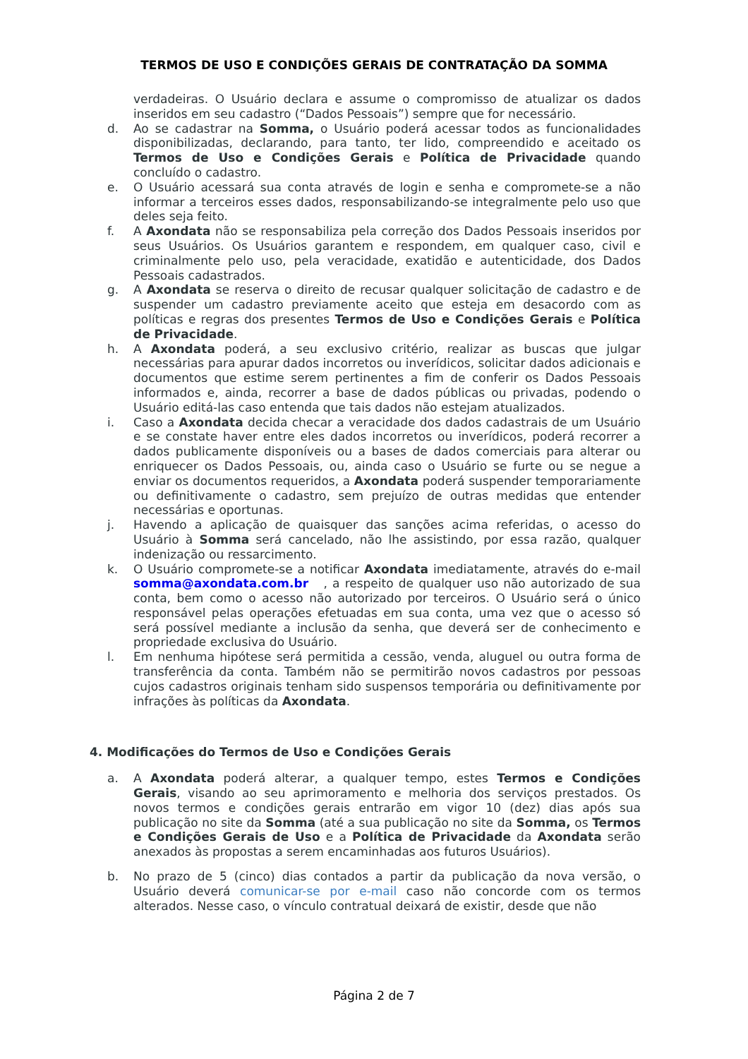TERMOS DE USO E CONDIÇÕES GERAIS DE CONTRATAÇÃO DA SOMMA
verdadeiras. O Usuário declara e assume o compromisso de atualizar os dados inseridos em seu cadastro (“Dados Pessoais”) sempre que for necessário.
d. Ao se cadastrar na Somma, o Usuário poderá acessar todos as funcionalidades disponibilizadas, declarando, para tanto, ter lido, compreendido e aceitado os Termos de Uso e Condições Gerais e Política de Privacidade quando concluído o cadastro.
e. O Usuário acessará sua conta através de login e senha e compromete-se a não informar a terceiros esses dados, responsabilizando-se integralmente pelo uso que deles seja feito.
f. A Axondata não se responsabiliza pela correção dos Dados Pessoais inseridos por seus Usuários. Os Usuários garantem e respondem, em qualquer caso, civil e criminalmente pelo uso, pela veracidade, exatidão e autenticidade, dos Dados Pessoais cadastrados.
g. A Axondata se reserva o direito de recusar qualquer solicitação de cadastro e de suspender um cadastro previamente aceito que esteja em desacordo com as políticas e regras dos presentes Termos de Uso e Condições Gerais e Política de Privacidade.
h. A Axondata poderá, a seu exclusivo critério, realizar as buscas que julgar necessárias para apurar dados incorretos ou inverídicos, solicitar dados adicionais e documentos que estime serem pertinentes a fim de conferir os Dados Pessoais informados e, ainda, recorrer a base de dados públicas ou privadas, podendo o Usuário editá-las caso entenda que tais dados não estejam atualizados.
i. Caso a Axondata decida checar a veracidade dos dados cadastrais de um Usuário e se constate haver entre eles dados incorretos ou inverídicos, poderá recorrer a dados publicamente disponíveis ou a bases de dados comerciais para alterar ou enriquecer os Dados Pessoais, ou, ainda caso o Usuário se furte ou se negue a enviar os documentos requeridos, a Axondata poderá suspender temporariamente ou definitivamente o cadastro, sem prejuízo de outras medidas que entender necessárias e oportunas.
j. Havendo a aplicação de quaisquer das sanções acima referidas, o acesso do Usuário à Somma será cancelado, não lhe assistindo, por essa razão, qualquer indenização ou ressarcimento.
k. O Usuário compromete-se a notificar Axondata imediatamente, através do e-mail somma@axondata.com.br , a respeito de qualquer uso não autorizado de sua conta, bem como o acesso não autorizado por terceiros. O Usuário será o único responsável pelas operações efetuadas em sua conta, uma vez que o acesso só será possível mediante a inclusão da senha, que deverá ser de conhecimento e propriedade exclusiva do Usuário.
l. Em nenhuma hipótese será permitida a cessão, venda, aluguel ou outra forma de transferência da conta. Também não se permitirão novos cadastros por pessoas cujos cadastros originais tenham sido suspensos temporária ou definitivamente por infrações às políticas da Axondata.
4. Modificações do Termos de Uso e Condições Gerais
a. A Axondata poderá alterar, a qualquer tempo, estes Termos e Condições Gerais, visando ao seu aprimoramento e melhoria dos serviços prestados. Os novos termos e condições gerais entrarão em vigor 10 (dez) dias após sua publicação no site da Somma (até a sua publicação no site da Somma, os Termos e Condições Gerais de Uso e a Política de Privacidade da Axondata serão anexados às propostas a serem encaminhadas aos futuros Usuários).
b. No prazo de 5 (cinco) dias contados a partir da publicação da nova versão, o Usuário deverá comunicar-se por e-mail caso não concorde com os termos alterados. Nesse caso, o vínculo contratual deixará de existir, desde que não
Página 2 de 7